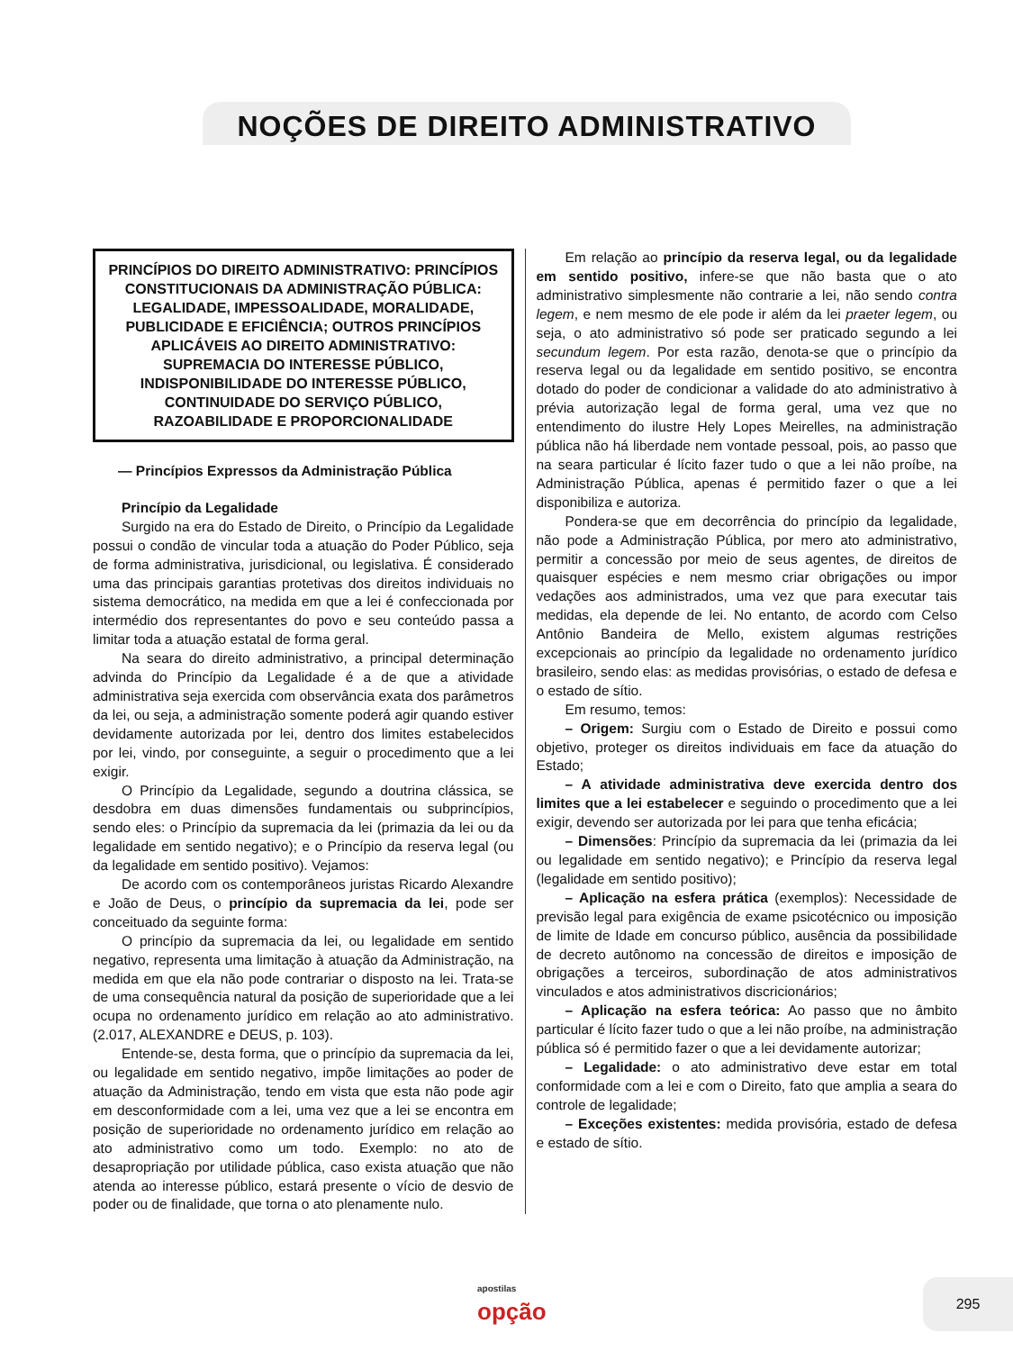NOÇÕES DE DIREITO ADMINISTRATIVO
PRINCÍPIOS DO DIREITO ADMINISTRATIVO: PRINCÍPIOS CONSTITUCIONAIS DA ADMINISTRAÇÃO PÚBLICA: LEGALIDADE, IMPESSOALIDADE, MORALIDADE, PUBLICIDADE E EFICIÊNCIA; OUTROS PRINCÍPIOS APLICÁVEIS AO DIREITO ADMINISTRATIVO: SUPREMACIA DO INTERESSE PÚBLICO, INDISPONIBILIDADE DO INTERESSE PÚBLICO, CONTINUIDADE DO SERVIÇO PÚBLICO, RAZOABILIDADE E PROPORCIONALIDADE
— Princípios Expressos da Administração Pública
Princípio da Legalidade
Surgido na era do Estado de Direito, o Princípio da Legalidade possui o condão de vincular toda a atuação do Poder Público, seja de forma administrativa, jurisdicional, ou legislativa. É considerado uma das principais garantias protetivas dos direitos individuais no sistema democrático, na medida em que a lei é confeccionada por intermédio dos representantes do povo e seu conteúdo passa a limitar toda a atuação estatal de forma geral.
Na seara do direito administrativo, a principal determinação advinda do Princípio da Legalidade é a de que a atividade administrativa seja exercida com observância exata dos parâmetros da lei, ou seja, a administração somente poderá agir quando estiver devidamente autorizada por lei, dentro dos limites estabelecidos por lei, vindo, por conseguinte, a seguir o procedimento que a lei exigir.
O Princípio da Legalidade, segundo a doutrina clássica, se desdobra em duas dimensões fundamentais ou subprincípios, sendo eles: o Princípio da supremacia da lei (primazia da lei ou da legalidade em sentido negativo); e o Princípio da reserva legal (ou da legalidade em sentido positivo). Vejamos:
De acordo com os contemporâneos juristas Ricardo Alexandre e João de Deus, o princípio da supremacia da lei, pode ser conceituado da seguinte forma:
O princípio da supremacia da lei, ou legalidade em sentido negativo, representa uma limitação à atuação da Administração, na medida em que ela não pode contrariar o disposto na lei. Trata-se de uma consequência natural da posição de superioridade que a lei ocupa no ordenamento jurídico em relação ao ato administrativo. (2.017, ALEXANDRE e DEUS, p. 103).
Entende-se, desta forma, que o princípio da supremacia da lei, ou legalidade em sentido negativo, impõe limitações ao poder de atuação da Administração, tendo em vista que esta não pode agir em desconformidade com a lei, uma vez que a lei se encontra em posição de superioridade no ordenamento jurídico em relação ao ato administrativo como um todo. Exemplo: no ato de desapropriação por utilidade pública, caso exista atuação que não atenda ao interesse público, estará presente o vício de desvio de poder ou de finalidade, que torna o ato plenamente nulo.
Em relação ao princípio da reserva legal, ou da legalidade em sentido positivo, infere-se que não basta que o ato administrativo simplesmente não contrarie a lei, não sendo contra legem, e nem mesmo de ele pode ir além da lei praeter legem, ou seja, o ato administrativo só pode ser praticado segundo a lei secundum legem. Por esta razão, denota-se que o princípio da reserva legal ou da legalidade em sentido positivo, se encontra dotado do poder de condicionar a validade do ato administrativo à prévia autorização legal de forma geral, uma vez que no entendimento do ilustre Hely Lopes Meirelles, na administração pública não há liberdade nem vontade pessoal, pois, ao passo que na seara particular é lícito fazer tudo o que a lei não proíbe, na Administração Pública, apenas é permitido fazer o que a lei disponibiliza e autoriza.
Pondera-se que em decorrência do princípio da legalidade, não pode a Administração Pública, por mero ato administrativo, permitir a concessão por meio de seus agentes, de direitos de quaisquer espécies e nem mesmo criar obrigações ou impor vedações aos administrados, uma vez que para executar tais medidas, ela depende de lei. No entanto, de acordo com Celso Antônio Bandeira de Mello, existem algumas restrições excepcionais ao princípio da legalidade no ordenamento jurídico brasileiro, sendo elas: as medidas provisórias, o estado de defesa e o estado de sítio.
Em resumo, temos:
– Origem: Surgiu com o Estado de Direito e possui como objetivo, proteger os direitos individuais em face da atuação do Estado;
– A atividade administrativa deve exercida dentro dos limites que a lei estabelecer e seguindo o procedimento que a lei exigir, devendo ser autorizada por lei para que tenha eficácia;
– Dimensões: Princípio da supremacia da lei (primazia da lei ou legalidade em sentido negativo); e Princípio da reserva legal (legalidade em sentido positivo);
– Aplicação na esfera prática (exemplos): Necessidade de previsão legal para exigência de exame psicotécnico ou imposição de limite de Idade em concurso público, ausência da possibilidade de decreto autônomo na concessão de direitos e imposição de obrigações a terceiros, subordinação de atos administrativos vinculados e atos administrativos discricionários;
– Aplicação na esfera teórica: Ao passo que no âmbito particular é lícito fazer tudo o que a lei não proíbe, na administração pública só é permitido fazer o que a lei devidamente autorizar;
– Legalidade: o ato administrativo deve estar em total conformidade com a lei e com o Direito, fato que amplia a seara do controle de legalidade;
– Exceções existentes: medida provisória, estado de defesa e estado de sítio.
apostilas
opção
295